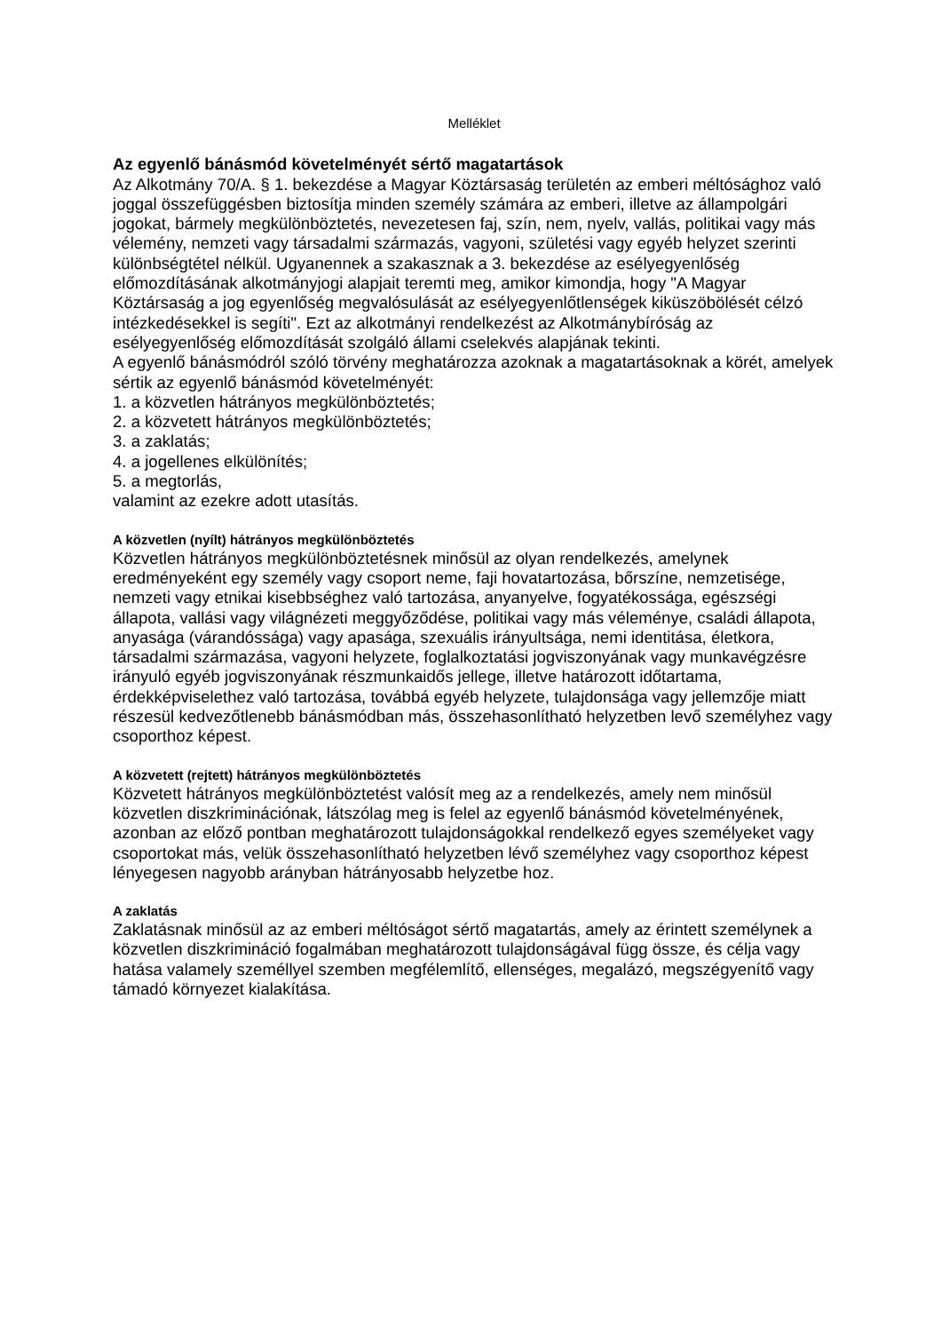Melléklet
Az egyenlő bánásmód követelményét sértő magatartások
Az Alkotmány 70/A. § 1. bekezdése a Magyar Köztársaság területén az emberi méltósághoz való joggal összefüggésben biztosítja minden személy számára az emberi, illetve az állampolgári jogokat, bármely megkülönböztetés, nevezetesen faj, szín, nem, nyelv, vallás, politikai vagy más vélemény, nemzeti vagy társadalmi származás, vagyoni, születési vagy egyéb helyzet szerinti különbségtétel nélkül. Ugyanennek a szakasznak a 3. bekezdése az esélyegyenlőség előmozdításának alkotmányjogi alapjait teremti meg, amikor kimondja, hogy "A Magyar Köztársaság a jog egyenlőség megvalósulását az esélyegyenlőtlenségek kiküszöbölését célzó intézkedésekkel is segíti". Ezt az alkotmányi rendelkezést az Alkotmánybíróság az esélyegyenlőség előmozdítását szolgáló állami cselekvés alapjának tekinti.
A egyenlő bánásmódról szóló törvény meghatározza azoknak a magatartásoknak a körét, amelyek sértik az egyenlő bánásmód követelményét:
1. a közvetlen hátrányos megkülönböztetés;
2. a közvetett hátrányos megkülönböztetés;
3. a zaklatás;
4. a jogellenes elkülönítés;
5. a megtorlás,
valamint az ezekre adott utasítás.
A közvetlen (nyílt) hátrányos megkülönböztetés
Közvetlen hátrányos megkülönböztetésnek minősül az olyan rendelkezés, amelynek eredményeként egy személy vagy csoport neme, faji hovatartozása, bőrszíne, nemzetisége, nemzeti vagy etnikai kisebbséghez való tartozása, anyanyelve, fogyatékossága, egészségi állapota, vallási vagy világnézeti meggyőződése, politikai vagy más véleménye, családi állapota, anyasága (várandóssága) vagy apasága, szexuális irányultsága, nemi identitása, életkora, társadalmi származása, vagyoni helyzete, foglalkoztatási jogviszonyának vagy munkavégzésre irányuló egyéb jogviszonyának részmunkaidős jellege, illetve határozott időtartama, érdekképviselethez való tartozása, továbbá egyéb helyzete, tulajdonsága vagy jellemzője miatt részesül kedvezőtlenebb bánásmódban más, összehasonlítható helyzetben levő személyhez vagy csoporthoz képest.
A közvetett (rejtett) hátrányos megkülönböztetés
Közvetett hátrányos megkülönböztetést valósít meg az a rendelkezés, amely nem minősül közvetlen diszkriminációnak, látszólag meg is felel az egyenlő bánásmód követelményének, azonban az előző pontban meghatározott tulajdonságokkal rendelkező egyes személyeket vagy csoportokat más, velük összehasonlítható helyzetben lévő személyhez vagy csoporthoz képest lényegesen nagyobb arányban hátrányosabb helyzetbe hoz.
A zaklatás
Zaklatásnak minősül az az emberi méltóságot sértő magatartás, amely az érintett személynek a közvetlen diszkrimináció fogalmában meghatározott tulajdonságával függ össze, és célja vagy hatása valamely személlyel szemben megfélemlítő, ellenséges, megalázó, megszégyenítő vagy támadó környezet kialakítása.